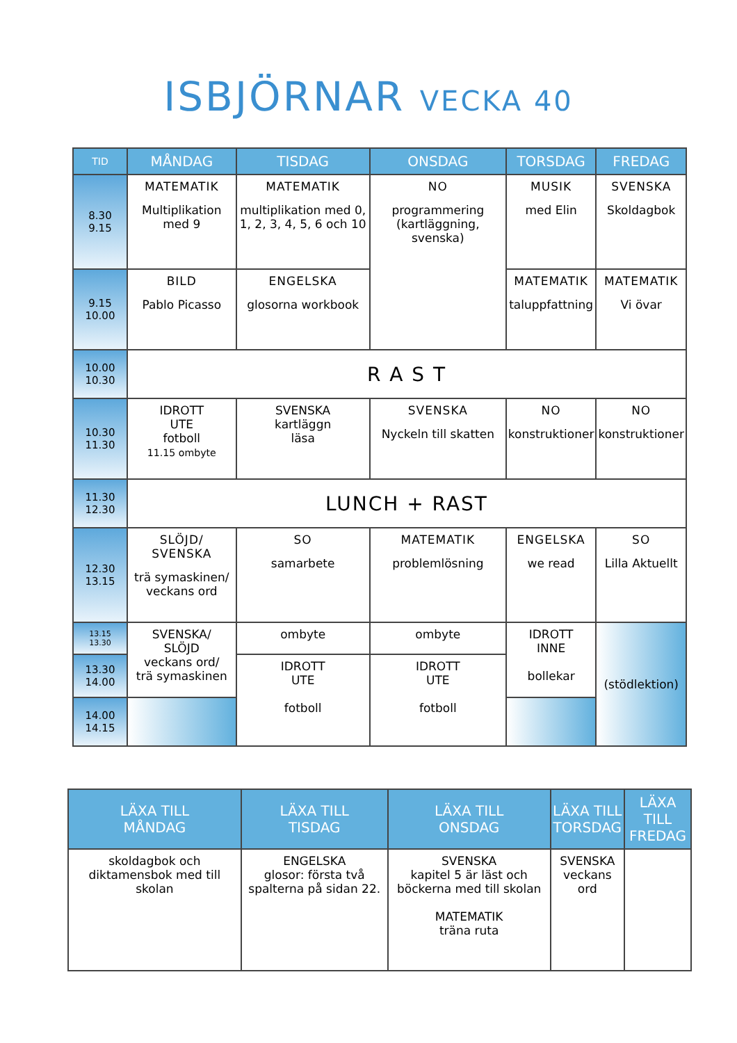ISBJÖRNAR VECKA 40
| TID | MÅNDAG | TISDAG | ONSDAG | TORSDAG | FREDAG |
| --- | --- | --- | --- | --- | --- |
| 8.30 9.15 | MATEMATIK Multiplikation med 9 | MATEMATIK multiplikation med 0, 1, 2, 3, 4, 5, 6 och 10 | NO programmering (kartläggning, svenska) | MUSIK med Elin | SVENSKA Skoldagbok |
| 9.15 10.00 | BILD Pablo Picasso | ENGELSKA glosorna workbook | | MATEMATIK taluppfattning | MATEMATIK Vi övar |
| 10.00 10.30 | R A S T | | | | |
| 10.30 11.30 | IDROTT UTE fotboll 11.15 ombyte | SVENSKA kartläggn läsa | SVENSKA Nyckeln till skatten | NO konstruktioner | NO konstruktioner |
| 11.30 12.30 | LUNCH + RAST | | | | |
| 12.30 13.15 | SLÖJD/ SVENSKA trä symaskinen/ veckans ord | SO samarbete | MATEMATIK problemlösning | ENGELSKA we read | SO Lilla Aktuellt |
| 13.15 13.30 | SVENSKA/ SLÖJD veckans ord/ trä symaskinen | ombyte | ombyte | IDROTT INNE bollekar | (stödlektion) |
| 13.30 14.00 | | IDROTT UTE fotboll | IDROTT UTE fotboll | | |
| 14.00 14.15 | | | | | |
| LÄXA TILL MÅNDAG | LÄXA TILL TISDAG | LÄXA TILL ONSDAG | LÄXA TILL TORSDAG | LÄXA TILL FREDAG |
| --- | --- | --- | --- | --- |
| skoldagbok och diktamensbok med till skolan | ENGELSKA glosor: första två spalterna på sidan 22. | SVENSKA kapitel 5 är läst och böckerna med till skolan MATEMATIK träna ruta | SVENSKA veckans ord | |